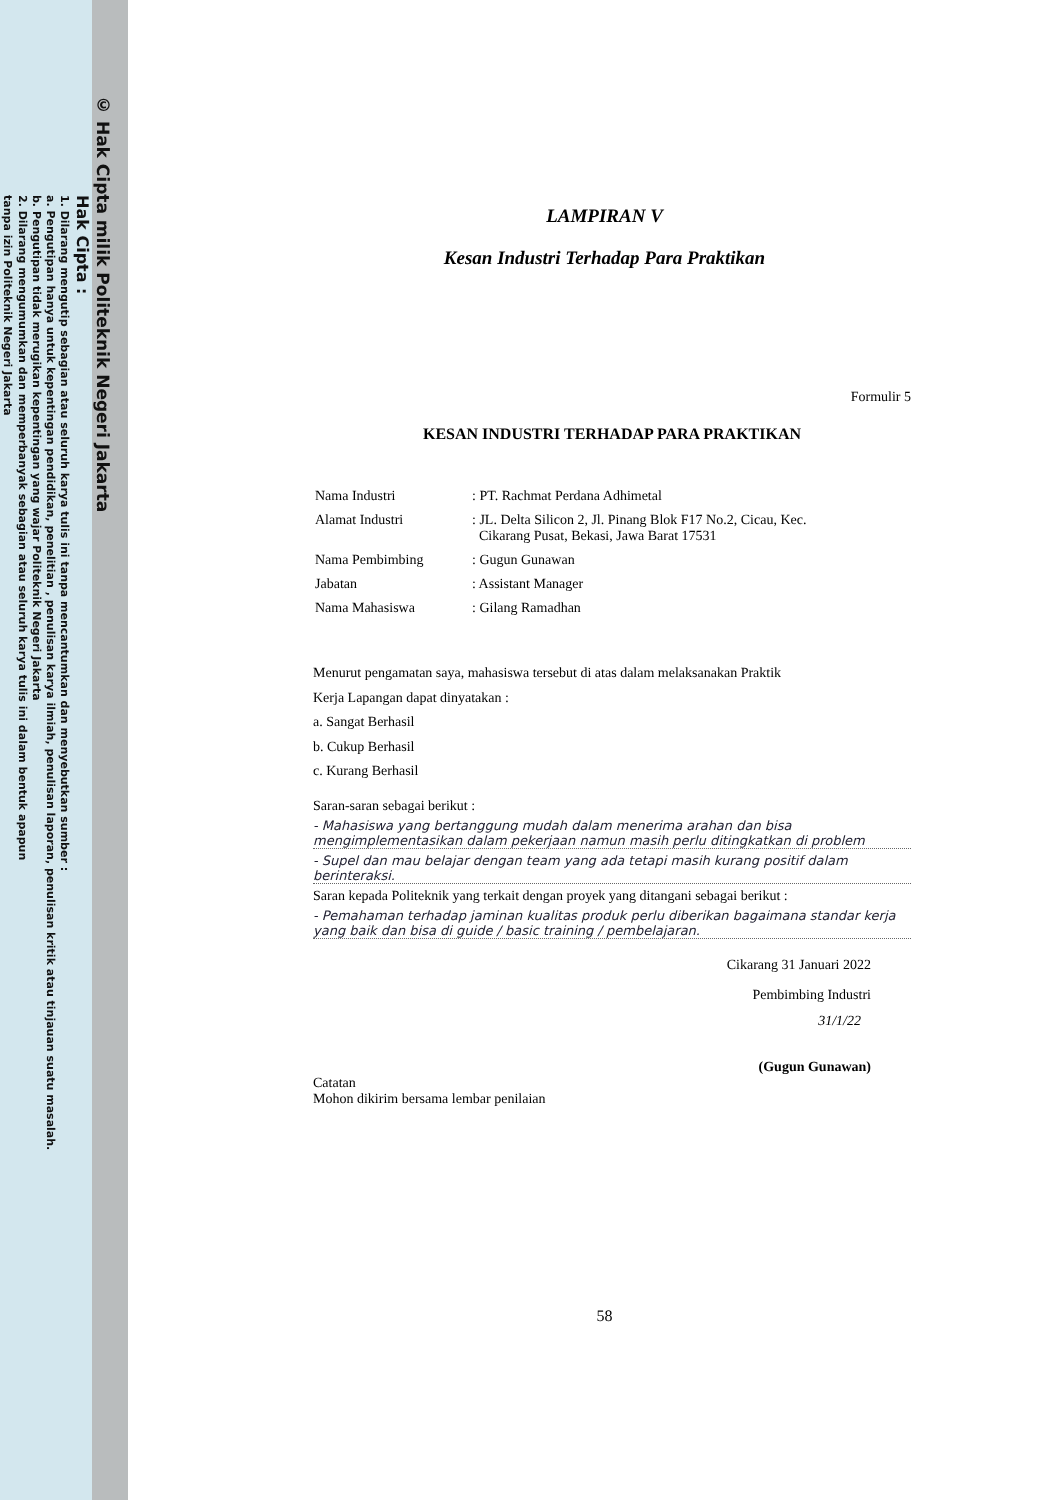© Hak Cipta milik Politeknik Negeri Jakarta
Hak Cipta :
1. Dilarang mengutip sebagian atau seluruh karya tulis ini tanpa mencantumkan dan menyebutkan sumber :
a. Pengutipan hanya untuk kepentingan pendidikan, penelitian , penulisan karya ilmiah, penulisan laporan, penulisan kritik atau tinjauan suatu masalah.
b. Pengutipan tidak merugikan kepentingan yang wajar Politeknik Negeri Jakarta
2. Dilarang mengumumkan dan memperbanyak sebagian atau seluruh karya tulis ini dalam bentuk apapun
tanpa izin Politeknik Negeri Jakarta
LAMPIRAN V
Kesan Industri Terhadap Para Praktikan
Formulir 5
KESAN INDUSTRI TERHADAP PARA PRAKTIKAN
| Nama Industri | : PT. Rachmat Perdana Adhimetal |
| Alamat Industri | : JL. Delta Silicon 2, Jl. Pinang Blok F17 No.2, Cicau, Kec. Cikarang Pusat, Bekasi, Jawa Barat 17531 |
| Nama Pembimbing | : Gugun Gunawan |
| Jabatan | : Assistant Manager |
| Nama Mahasiswa | : Gilang Ramadhan |
Menurut pengamatan saya, mahasiswa tersebut di atas dalam melaksanakan Praktik
Kerja Lapangan dapat dinyatakan :
a. Sangat Berhasil
b. Cukup Berhasil
c. Kurang Berhasil
Saran-saran sebagai berikut :
- Mahasiswa yang bertanggung mudah dalam menerima arahan dan bisa mengimplementasikan dalam pekerjaan namun masih perlu ditingkatkan di problem
- Supel dan mau belajar dengan team yang ada tetapi masih kurang positif dalam berinteraksi.
Saran kepada Politeknik yang terkait dengan proyek yang ditangani sebagai berikut :
- Pemahaman terhadap jaminan kualitas produk perlu diberikan bagaimana standar kerja yang baik dan bisa di guide / basic training / pembelajaran.
Cikarang 31 Januari 2022
Pembimbing Industri
31/1/22
(Gugun Gunawan)
Catatan
Mohon dikirim bersama lembar penilaian
58